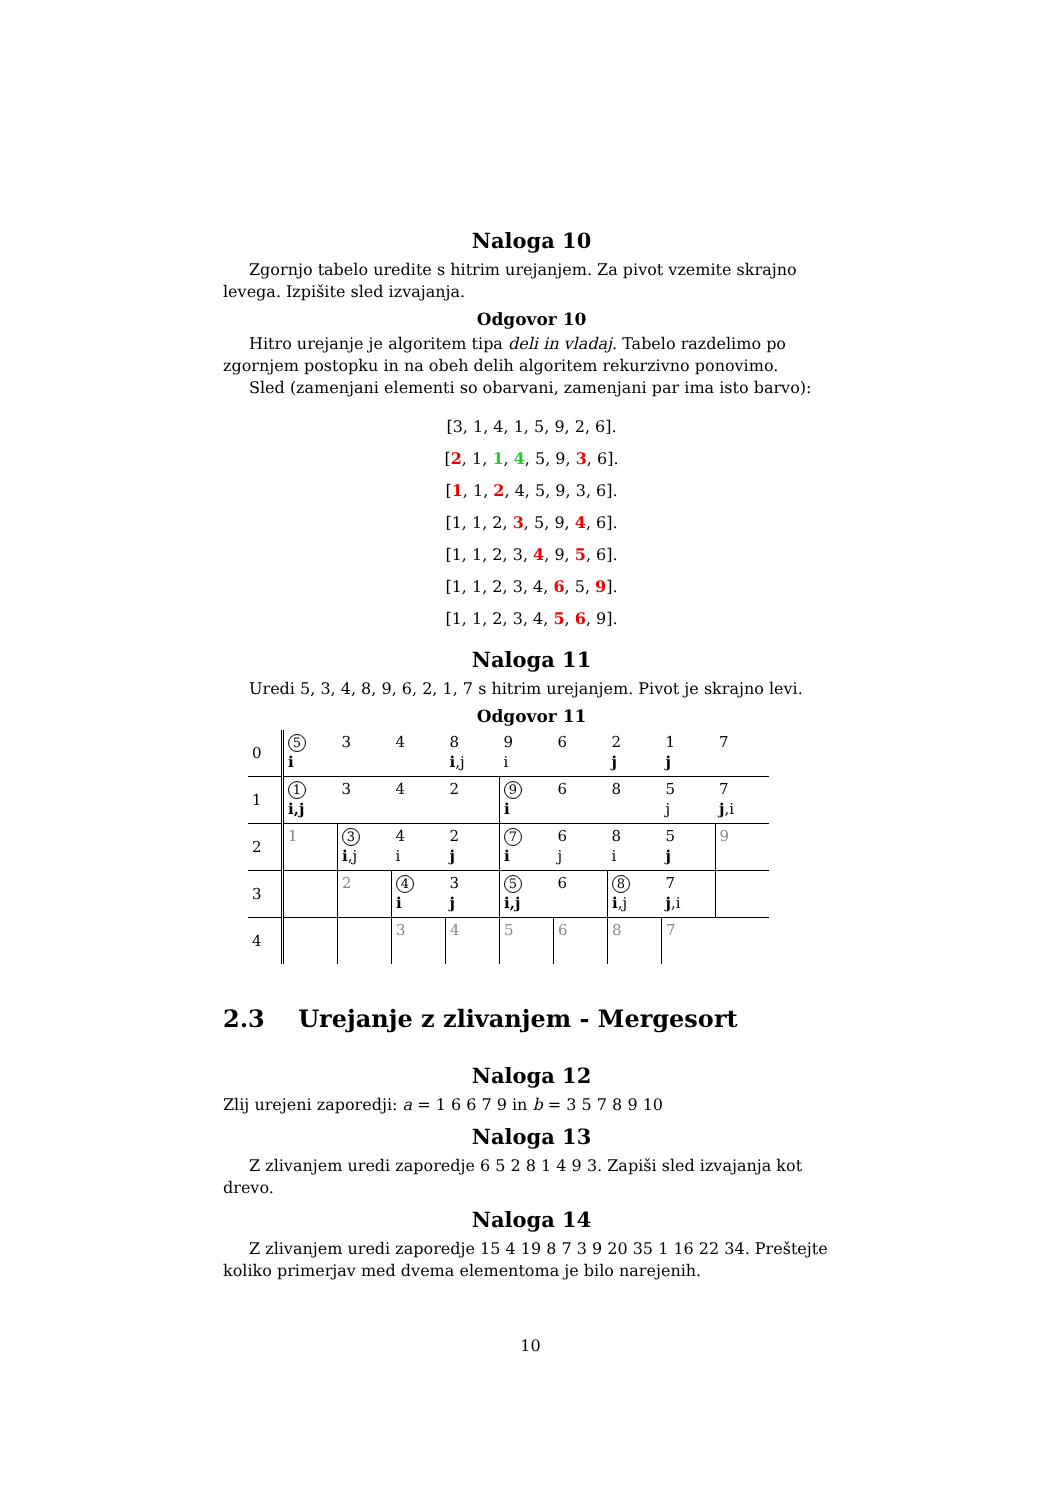Naloga 10
Zgornjo tabelo uredite s hitrim urejanjem. Za pivot vzemite skrajno levega. Izpišite sled izvajanja.
Odgovor 10
Hitro urejanje je algoritem tipa deli in vladaj. Tabelo razdelimo po zgornjem postopku in na obeh delih algoritem rekurzivno ponovimo.
Sled (zamenjani elementi so obarvani, zamenjani par ima isto barvo):
[3, 1, 4, 1, 5, 9, 2, 6].
[2, 1, 1, 4, 5, 9, 3, 6].
[1, 1, 2, 4, 5, 9, 3, 6].
[1, 1, 2, 3, 5, 9, 4, 6].
[1, 1, 2, 3, 4, 9, 5, 6].
[1, 1, 2, 3, 4, 6, 5, 9].
[1, 1, 2, 3, 4, 5, 6, 9].
Naloga 11
Uredi 5, 3, 4, 8, 9, 6, 2, 1, 7 s hitrim urejanjem. Pivot je skrajno levi.
Odgovor 11
| 0 | 5 i | 3 | 4 | 8 i ,j | 9 i | 6 | 2 j | 1 j | 7 |
| 1 | 1 i,j | 3 | 4 | 2 | 9 i | 6 | 8 | 5 j | 7 j ,i |
| 2 | 1 | 3 i ,j | 4 i | 2 j | 7 i | 6 j | 8 i | 5 j | 9 |
| 3 | | 2 | 4 i | 3 j | 5 i,j | 6 | 8 i ,j | 7 j ,i | |
| 4 | | | 3 | 4 | 5 | 6 | 8 | 7 | |
2.3 Urejanje z zlivanjem - Mergesort
Naloga 12
Zlij urejeni zaporedji: a = 1 6 6 7 9 in b = 3 5 7 8 9 10
Naloga 13
Z zlivanjem uredi zaporedje 6 5 2 8 1 4 9 3. Zapiši sled izvajanja kot drevo.
Naloga 14
Z zlivanjem uredi zaporedje 15 4 19 8 7 3 9 20 35 1 16 22 34. Preštejte koliko primerjav med dvema elementoma je bilo narejenih.
10